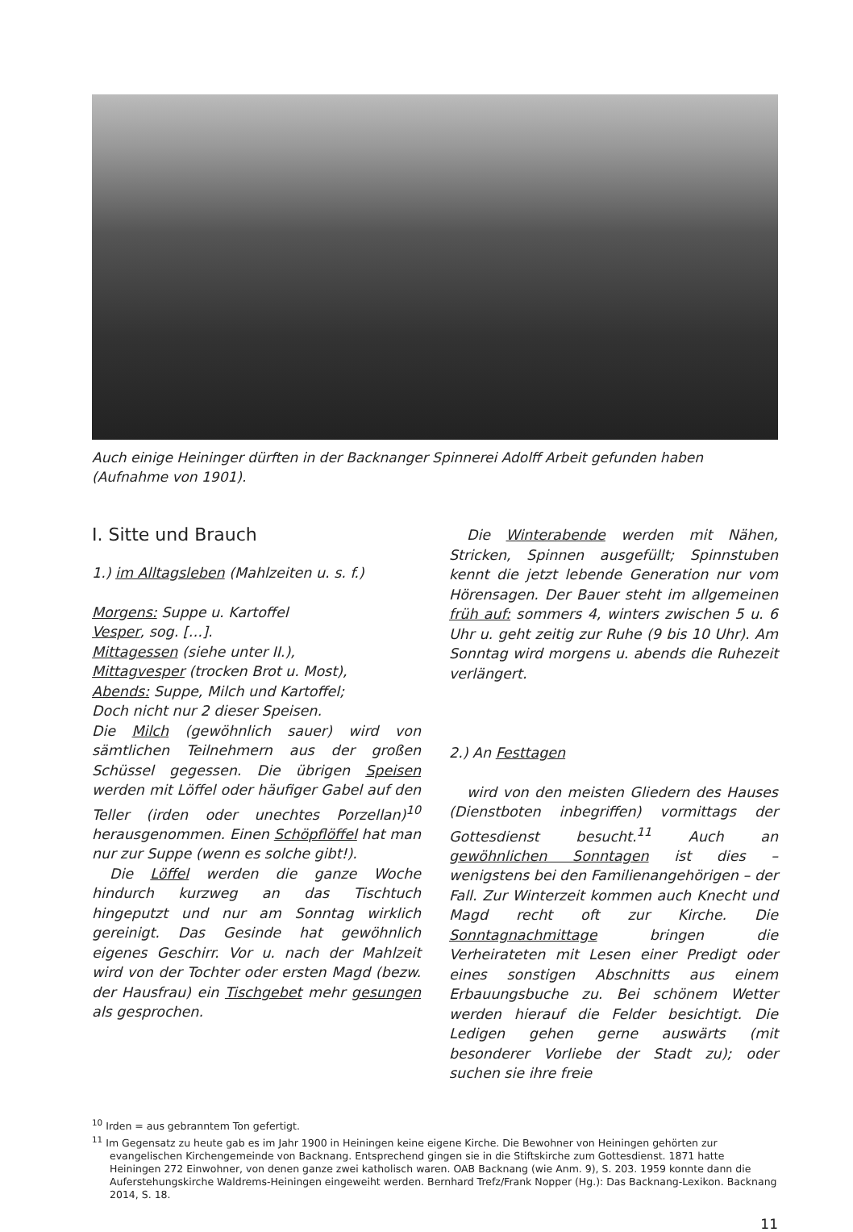Auch einige Heininger dürften in der Backnanger Spinnerei Adolff Arbeit gefunden haben (Aufnahme von 1901).
I. Sitte und Brauch
1.) im Alltagsleben (Mahlzeiten u. s. f.)
Morgens: Suppe u. Kartoffel
Vesper, sog. […].
Mittagessen (siehe unter II.),
Mittagvesper (trocken Brot u. Most),
Abends: Suppe, Milch und Kartoffel;
Doch nicht nur 2 dieser Speisen.
Die Milch (gewöhnlich sauer) wird von sämtlichen Teilnehmern aus der großen Schüssel gegessen. Die übrigen Speisen werden mit Löffel oder häufiger Gabel auf den Teller (irden oder unechtes Porzellan)<sup>10</sup> herausgenommen. Einen Schöpflöffel hat man nur zur Suppe (wenn es solche gibt!).
Die Löffel werden die ganze Woche hindurch kurzweg an das Tischtuch hingeputzt und nur am Sonntag wirklich gereinigt. Das Gesinde hat gewöhnlich eigenes Geschirr. Vor u. nach der Mahlzeit wird von der Tochter oder ersten Magd (bezw. der Hausfrau) ein Tischgebet mehr gesungen als gesprochen.
Die Winterabende werden mit Nähen, Stricken, Spinnen ausgefüllt; Spinnstuben kennt die jetzt lebende Generation nur vom Hörensagen. Der Bauer steht im allgemeinen früh auf: sommers 4, winters zwischen 5 u. 6 Uhr u. geht zeitig zur Ruhe (9 bis 10 Uhr). Am Sonntag wird morgens u. abends die Ruhezeit verlängert.
2.) An Festtagen
wird von den meisten Gliedern des Hauses (Dienstboten inbegriffen) vormittags der Gottesdienst besucht.<sup>11</sup> Auch an gewöhnlichen Sonntagen ist dies – wenigstens bei den Familienangehörigen – der Fall. Zur Winterzeit kommen auch Knecht und Magd recht oft zur Kirche. Die Sonntagnachmittage bringen die Verheirateten mit Lesen einer Predigt oder eines sonstigen Abschnitts aus einem Erbauungsbuche zu. Bei schönem Wetter werden hierauf die Felder besichtigt. Die Ledigen gehen gerne auswärts (mit besonderer Vorliebe der Stadt zu); oder suchen sie ihre freie
<sup>10</sup> Irden = aus gebranntem Ton gefertigt.
<sup>11</sup> Im Gegensatz zu heute gab es im Jahr 1900 in Heiningen keine eigene Kirche. Die Bewohner von Heiningen gehörten zur evangelischen Kirchengemeinde von Backnang. Entsprechend gingen sie in die Stiftskirche zum Gottesdienst. 1871 hatte Heiningen 272 Einwohner, von denen ganze zwei katholisch waren. OAB Backnang (wie Anm. 9), S. 203. 1959 konnte dann die Auferstehungskirche Waldrems-Heiningen eingeweiht werden. Bernhard Trefz/Frank Nopper (Hg.): Das Backnang-Lexikon. Backnang 2014, S. 18.
11